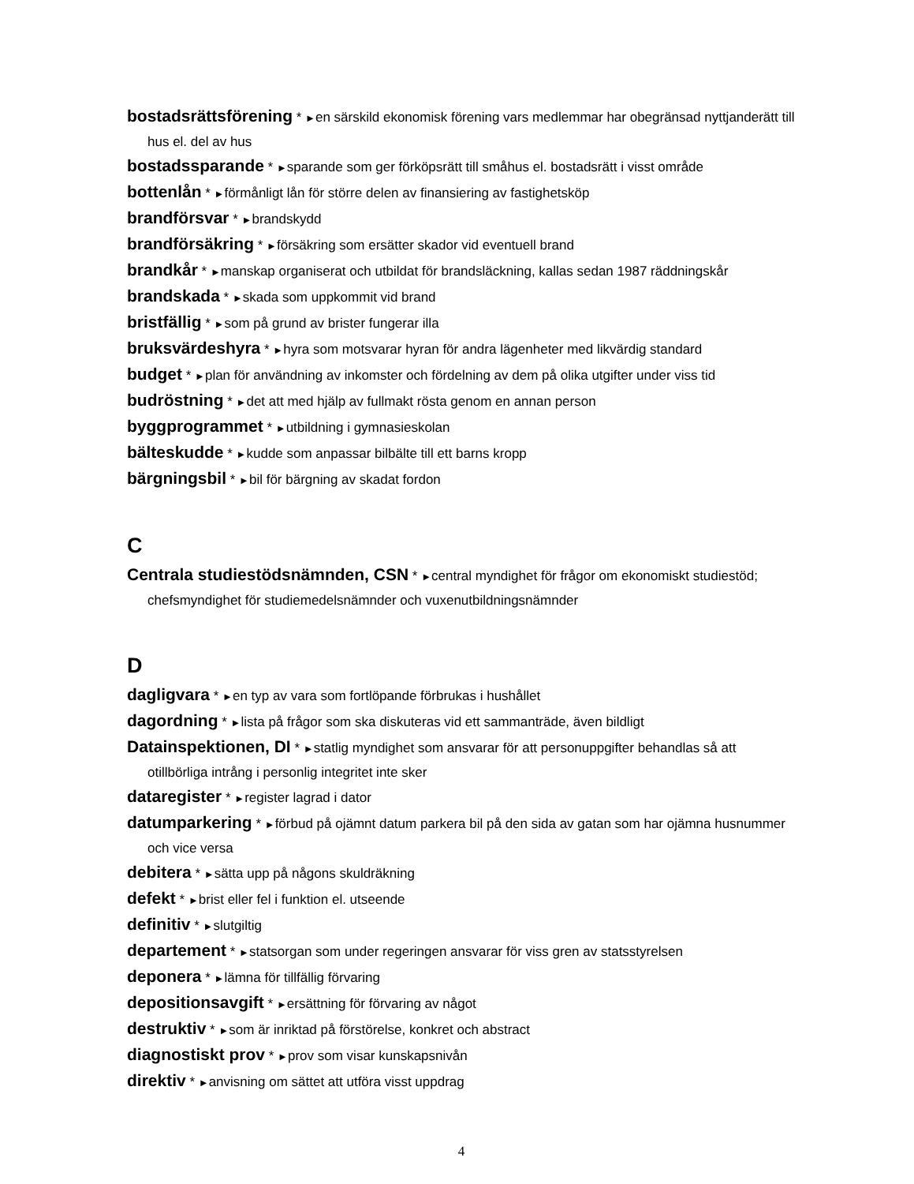bostadsrättsförening * ►en särskild ekonomisk förening vars medlemmar har obegränsad nyttjanderätt till hus el. del av hus
bostadssparande * ►sparande som ger förköpsrätt till småhus el. bostadsrätt i visst område
bottenlån * ►förmånligt lån för större delen av finansiering av fastighetsköp
brandförsvar * ►brandskydd
brandförsäkring * ►försäkring som ersätter skador vid eventuell brand
brandkår * ►manskap organiserat och utbildat för brandsläckning, kallas sedan 1987 räddningskår
brandskada * ►skada som uppkommit vid brand
bristfällig * ►som på grund av brister fungerar illa
bruksvärdeshyra * ►hyra som motsvarar hyran för andra lägenheter med likvärdig standard
budget * ►plan för användning av inkomster och fördelning av dem på olika utgifter under viss tid
budröstning * ►det att med hjälp av fullmakt rösta genom en annan person
byggprogrammet * ►utbildning i gymnasieskolan
bälteskudde * ►kudde som anpassar bilbälte till ett barns kropp
bärgningsbil * ►bil för bärgning av skadat fordon
C
Centrala studiestödsnämnden, CSN * ►central myndighet för frågor om ekonomiskt studiestöd; chefsmyndighet för studiemedelsnämnder och vuxenutbildningsnämnder
D
dagligvara * ►en typ av vara som fortlöpande förbrukas i hushållet
dagordning * ►lista på frågor som ska diskuteras vid ett sammanträde, även bildligt
Datainspektionen, DI * ►statlig myndighet som ansvarar för att personuppgifter behandlas så att otillbörliga intrång i personlig integritet inte sker
dataregister * ►register lagrad i dator
datumparkering * ►förbud på ojämnt datum parkera bil på den sida av gatan som har ojämna husnummer och vice versa
debitera * ►sätta upp på någons skuldräkning
defekt * ►brist eller fel i funktion el. utseende
definitiv * ►slutgiltig
departement * ►statsorgan som under regeringen ansvarar för viss gren av statsstyrelsen
deponera * ►lämna för tillfällig förvaring
depositionsavgift * ►ersättning för förvaring av något
destruktiv * ►som är inriktad på förstörelse, konkret och abstract
diagnostiskt prov * ►prov som visar kunskapsnivån
direktiv * ►anvisning om sättet att utföra visst uppdrag
4